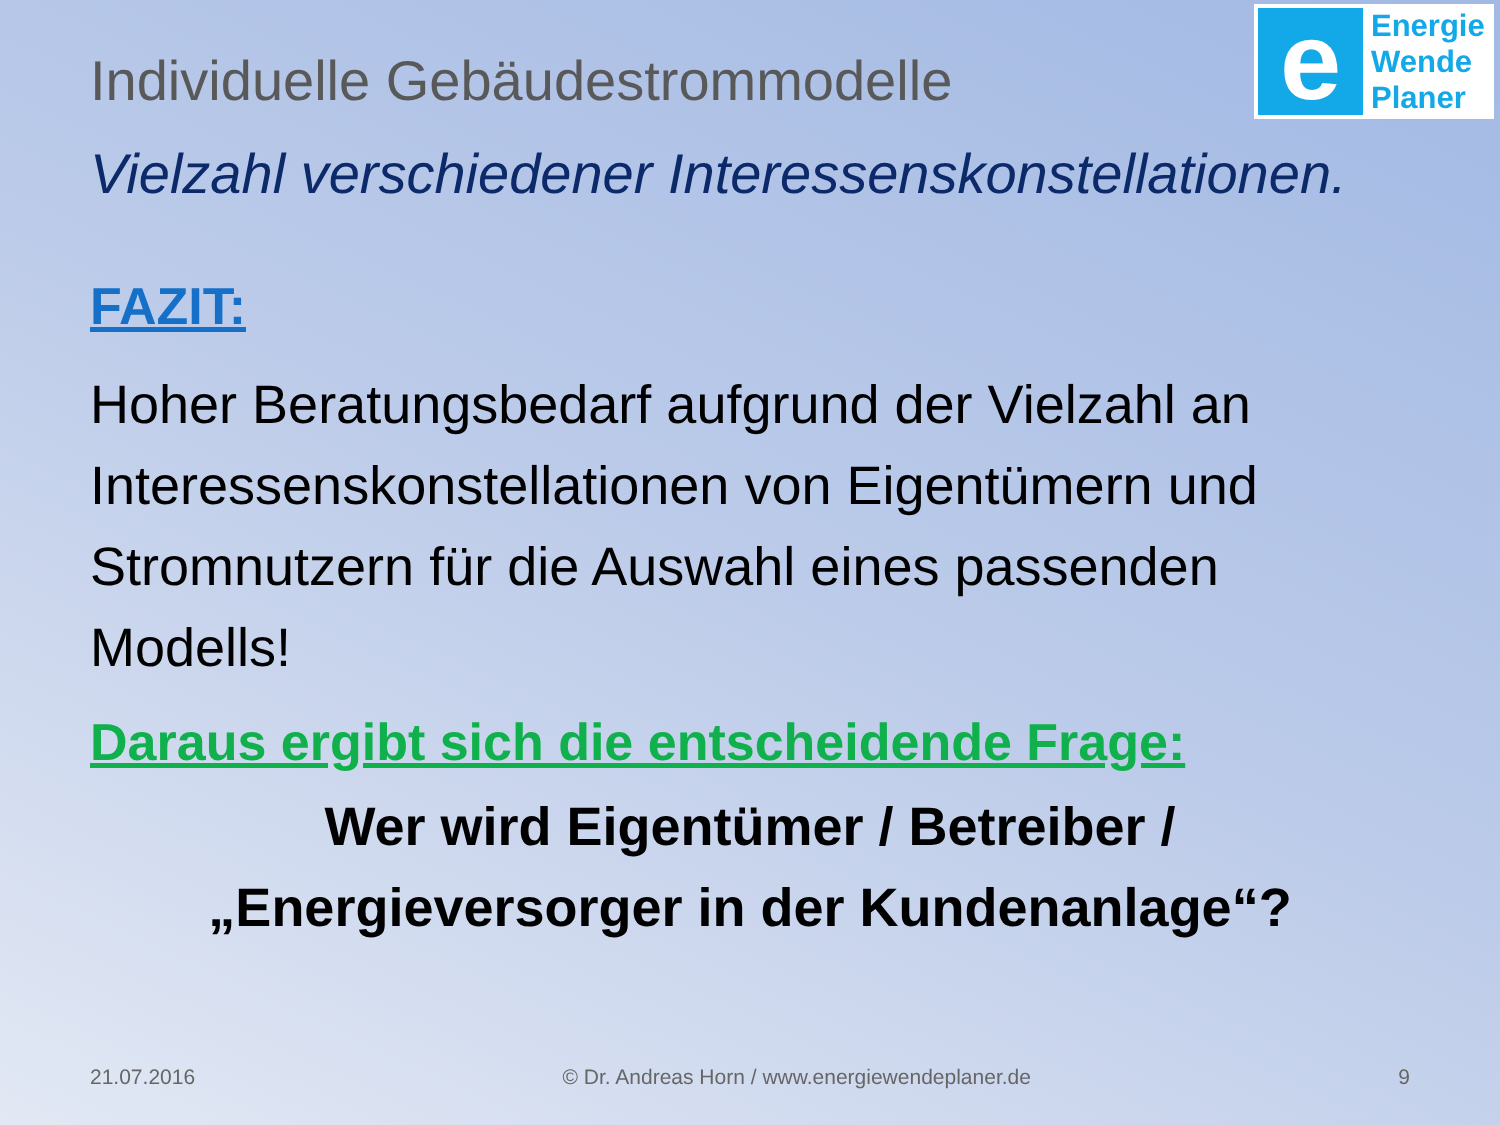e
Energie
Wende
Planer
Individuelle Gebäudestrommodelle
Vielzahl verschiedener Interessenskonstellationen.
FAZIT:
Hoher Beratungsbedarf aufgrund der Vielzahl an Interessenskonstellationen von Eigentümern und Stromnutzern für die Auswahl eines passenden Modells!
Daraus ergibt sich die entscheidende Frage:
Wer wird Eigentümer / Betreiber /
„Energieversorger in der Kundenanlage“?
21.07.2016 © Dr. Andreas Horn / www.energiewendeplaner.de 9